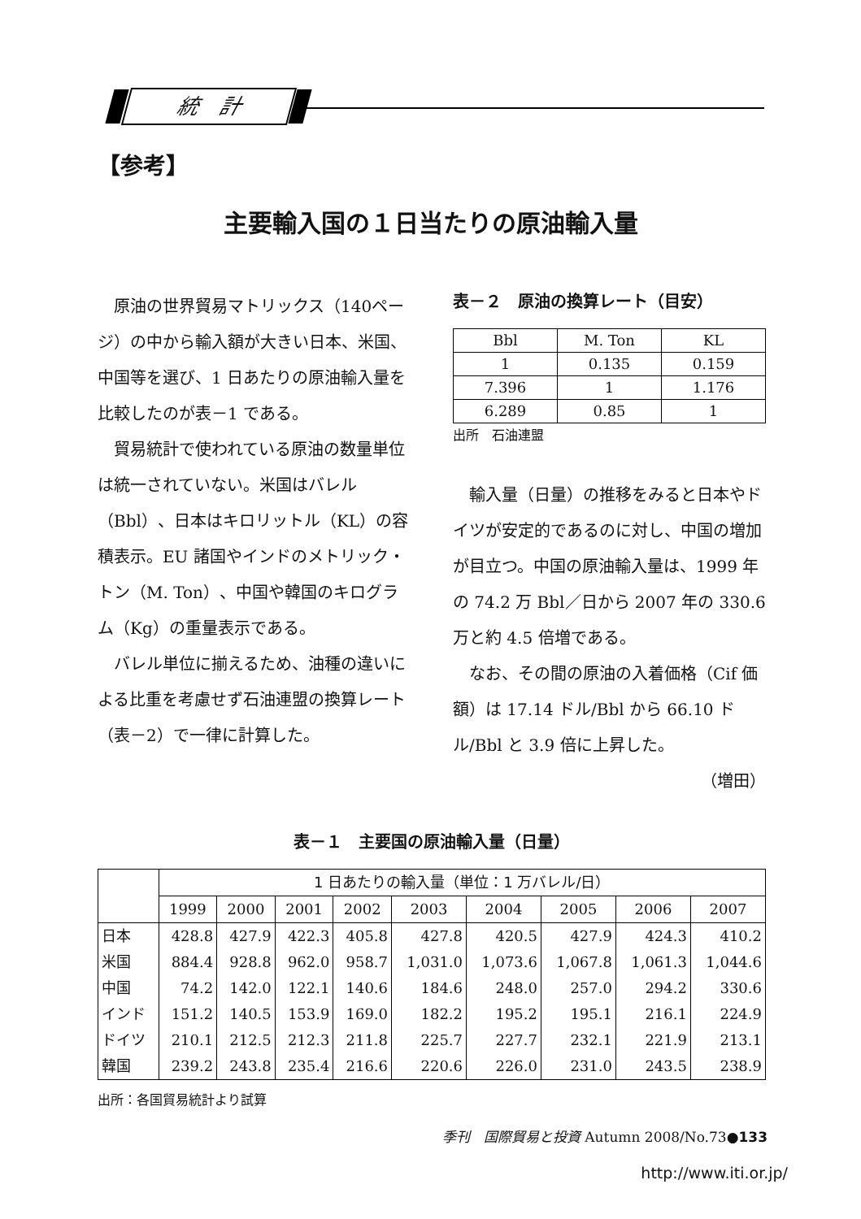統　計
【参考】
主要輸入国の１日当たりの原油輸入量
原油の世界貿易マトリックス（140ページ）の中から輸入額が大きい日本、米国、中国等を選び、1 日あたりの原油輸入量を比較したのが表－1 である。
貿易統計で使われている原油の数量単位は統一されていない。米国はバレル（Bbl）、日本はキロリットル（KL）の容積表示。EU 諸国やインドのメトリック・トン（M. Ton）、中国や韓国のキログラム（Kg）の重量表示である。
バレル単位に揃えるため、油種の違いによる比重を考慮せず石油連盟の換算レート（表－2）で一律に計算した。
表－２　原油の換算レート（目安）
| Bbl | M. Ton | KL |
| 1 | 0.135 | 0.159 |
| 7.396 | 1 | 1.176 |
| 6.289 | 0.85 | 1 |
出所　石油連盟
輸入量（日量）の推移をみると日本やドイツが安定的であるのに対し、中国の増加が目立つ。中国の原油輸入量は、1999 年の 74.2 万 Bbl／日から 2007 年の 330.6 万と約 4.5 倍増である。
なお、その間の原油の入着価格（Cif 価額）は 17.14 ドル/Bbl から 66.10 ドル/Bbl と 3.9 倍に上昇した。
（増田）
表－１　主要国の原油輸入量（日量）
| | 1 日あたりの輸入量（単位：1 万バレル/日） | | | | | | | | |
| | 1999 | 2000 | 2001 | 2002 | 2003 | 2004 | 2005 | 2006 | 2007 |
| 日本 | 428.8 | 427.9 | 422.3 | 405.8 | 427.8 | 420.5 | 427.9 | 424.3 | 410.2 |
| 米国 | 884.4 | 928.8 | 962.0 | 958.7 | 1,031.0 | 1,073.6 | 1,067.8 | 1,061.3 | 1,044.6 |
| 中国 | 74.2 | 142.0 | 122.1 | 140.6 | 184.6 | 248.0 | 257.0 | 294.2 | 330.6 |
| インド | 151.2 | 140.5 | 153.9 | 169.0 | 182.2 | 195.2 | 195.1 | 216.1 | 224.9 |
| ドイツ | 210.1 | 212.5 | 212.3 | 211.8 | 225.7 | 227.7 | 232.1 | 221.9 | 213.1 |
| 韓国 | 239.2 | 243.8 | 235.4 | 216.6 | 220.6 | 226.0 | 231.0 | 243.5 | 238.9 |
出所：各国貿易統計より試算
季刊　国際貿易と投資 Autumn 2008/No.73●133
http://www.iti.or.jp/